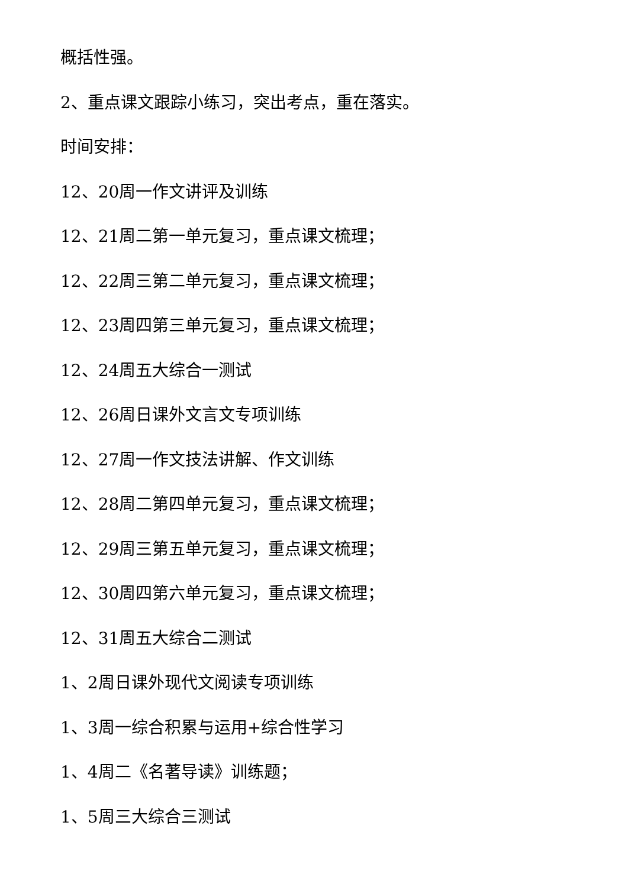概括性强。
2、重点课文跟踪小练习，突出考点，重在落实。
时间安排：
12、20周一作文讲评及训练
12、21周二第一单元复习，重点课文梳理；
12、22周三第二单元复习，重点课文梳理；
12、23周四第三单元复习，重点课文梳理；
12、24周五大综合一测试
12、26周日课外文言文专项训练
12、27周一作文技法讲解、作文训练
12、28周二第四单元复习，重点课文梳理；
12、29周三第五单元复习，重点课文梳理；
12、30周四第六单元复习，重点课文梳理；
12、31周五大综合二测试
1、2周日课外现代文阅读专项训练
1、3周一综合积累与运用+综合性学习
1、4周二《名著导读》训练题；
1、5周三大综合三测试